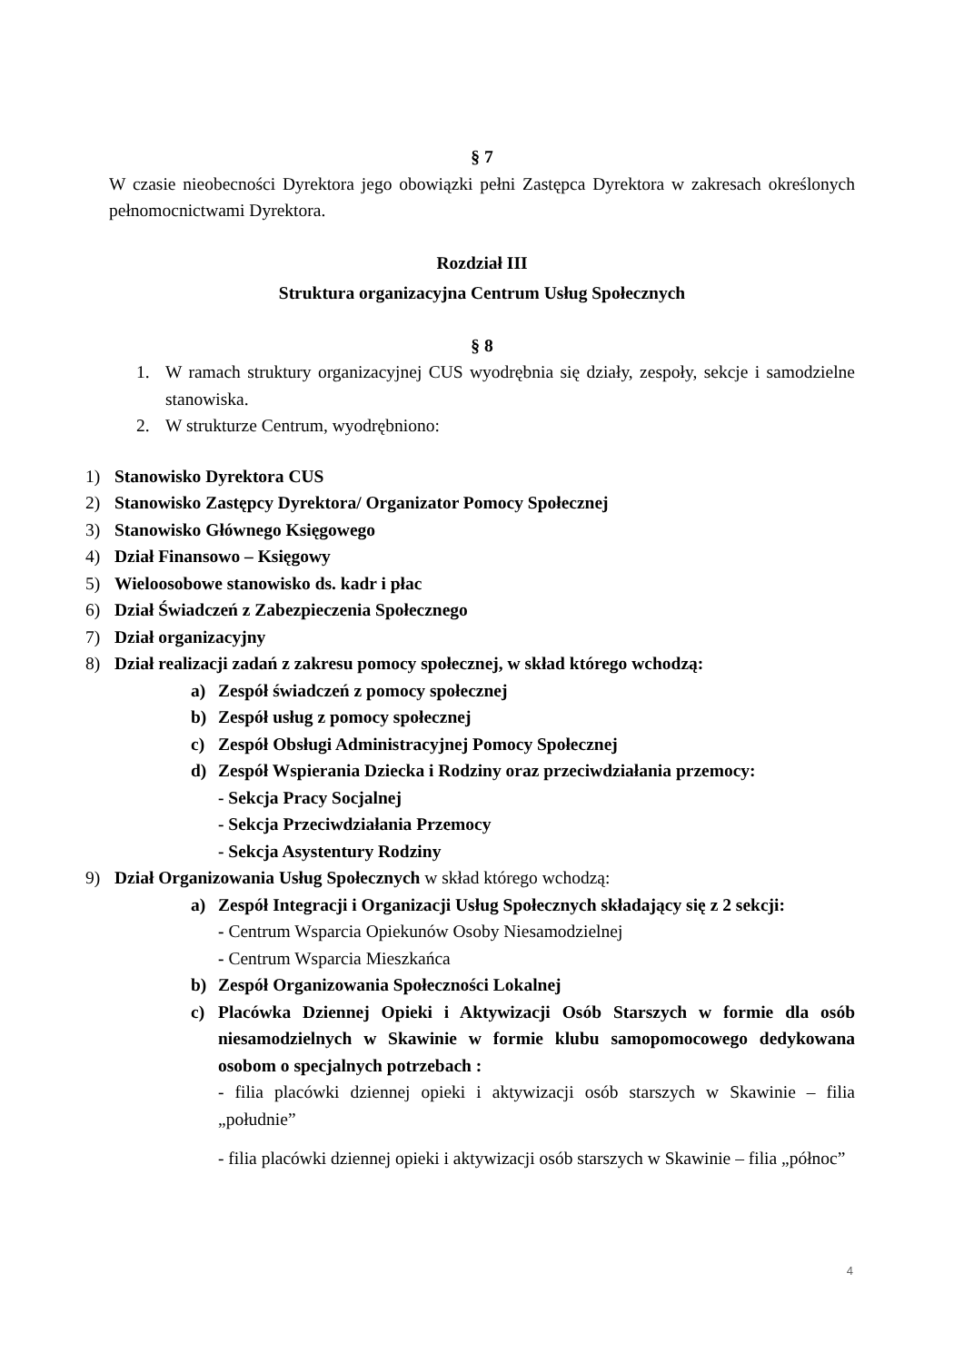§ 7
W czasie nieobecności Dyrektora jego obowiązki pełni Zastępca Dyrektora w zakresach określonych pełnomocnictwami Dyrektora.
Rozdział III
Struktura organizacyjna Centrum Usług Społecznych
§ 8
1. W ramach struktury organizacyjnej CUS wyodrębnia się działy, zespoły, sekcje i samodzielne stanowiska.
2. W strukturze Centrum, wyodrębniono:
1) Stanowisko Dyrektora CUS
2) Stanowisko Zastępcy Dyrektora/ Organizator Pomocy Społecznej
3) Stanowisko Głównego Księgowego
4) Dział Finansowo – Księgowy
5) Wieloosobowe stanowisko ds. kadr i płac
6) Dział Świadczeń z Zabezpieczenia Społecznego
7) Dział organizacyjny
8) Dział realizacji zadań z zakresu pomocy społecznej, w skład którego wchodzą:
a) Zespół świadczeń z pomocy społecznej
b) Zespół usług z pomocy społecznej
c) Zespół Obsługi Administracyjnej Pomocy Społecznej
d) Zespół Wspierania Dziecka i Rodziny oraz przeciwdziałania przemocy:
- Sekcja Pracy Socjalnej
- Sekcja Przeciwdziałania Przemocy
- Sekcja Asystentury Rodziny
9) Dział Organizowania Usług Społecznych w skład którego wchodzą:
a) Zespół Integracji i Organizacji Usług Społecznych składający się z 2 sekcji:
- Centrum Wsparcia Opiekunów Osoby Niesamodzielnej
- Centrum Wsparcia Mieszkańca
b) Zespół Organizowania Społeczności Lokalnej
c) Placówka Dziennej Opieki i Aktywizacji Osób Starszych w formie dla osób niesamodzielnych w Skawinie w formie klubu samopomocowego dedykowana osobom o specjalnych potrzebach :
- filia placówki dziennej opieki i aktywizacji osób starszych w Skawinie – filia „południe”
- filia placówki dziennej opieki i aktywizacji osób starszych w Skawinie – filia „północ”
4